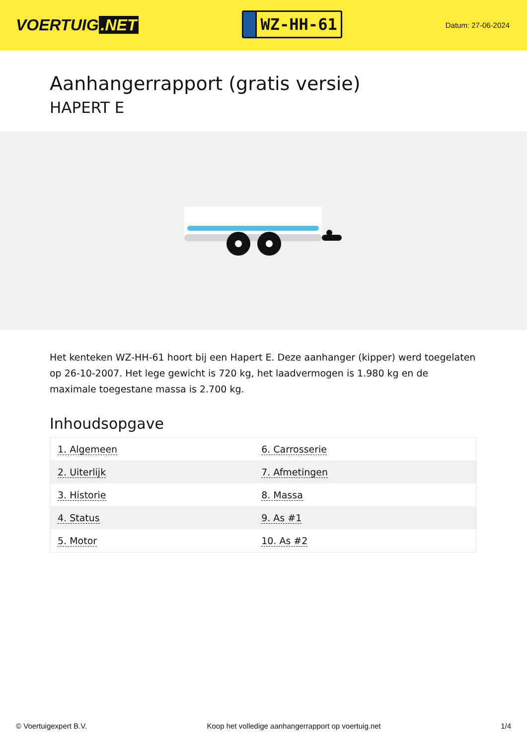VOERTUIG.NET
WZ-HH-61
Datum: 27-06-2024
Aanhangerrapport (gratis versie)
HAPERT E
Het kenteken WZ-HH-61 hoort bij een Hapert E. Deze aanhanger (kipper) werd toegelaten op 26-10-2007. Het lege gewicht is 720 kg, het laadvermogen is 1.980 kg en de maximale toegestane massa is 2.700 kg.
Inhoudsopgave
| 1. Algemeen | 6. Carrosserie |
| 2. Uiterlijk | 7. Afmetingen |
| 3. Historie | 8. Massa |
| 4. Status | 9. As #1 |
| 5. Motor | 10. As #2 |
© Voertuigexpert B.V. Koop het volledige aanhangerrapport op voertuig.net 1/4